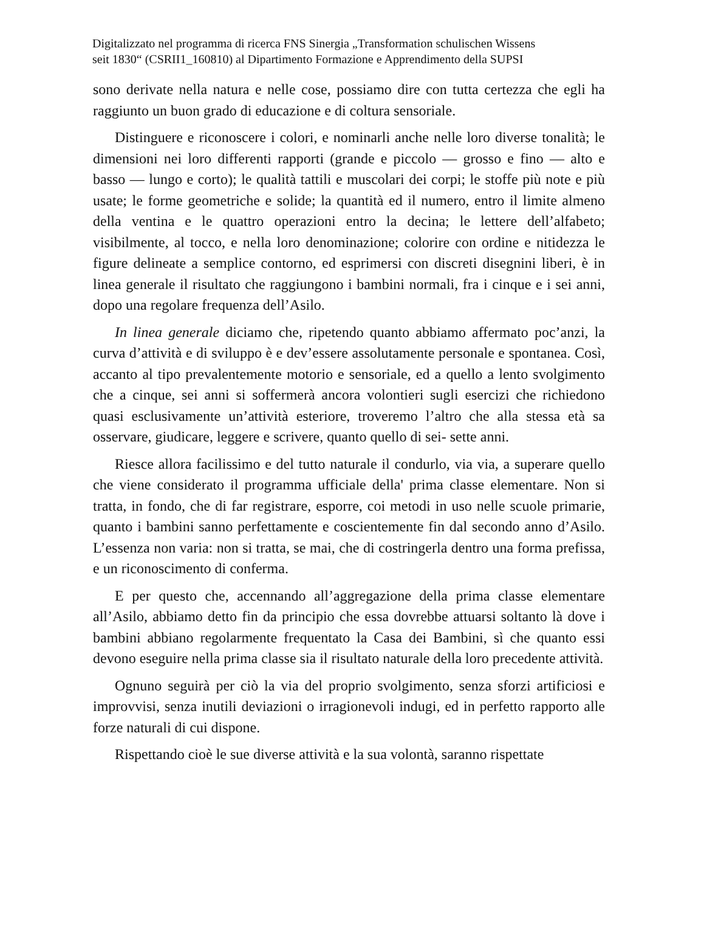Digitalizzato nel programma di ricerca FNS Sinergia „Transformation schulischen Wissens
seit 1830“ (CSRII1_160810) al Dipartimento Formazione e Apprendimento della SUPSI
sono derivate nella natura e nelle cose, possiamo dire con tutta certezza che egli ha raggiunto un buon grado di educazione e di coltura sensoriale.
Distinguere e riconoscere i colori, e nominarli anche nelle loro diverse tonalità; le dimensioni nei loro differenti rapporti (grande e piccolo — grosso e fino — alto e basso — lungo e corto); le qualità tattili e muscolari dei corpi; le stoffe più note e più usate; le forme geometriche e solide; la quantità ed il numero, entro il limite almeno della ventina e le quattro operazioni entro la decina; le lettere dell’alfabeto; visibilmente, al tocco, e nella loro denominazione; colorire con ordine e nitidezza le figure delineate a semplice contorno, ed esprimersi con discreti disegnini liberi, è in linea generale il risultato che raggiungono i bambini normali, fra i cinque e i sei anni, dopo una regolare frequenza dell’Asilo.
In linea generale diciamo che, ripetendo quanto abbiamo affermato poc’anzi, la curva d’attività e di sviluppo è e dev’essere assolutamente personale e spontanea. Così, accanto al tipo prevalentemente motorio e sensoriale, ed a quello a lento svolgimento che a cinque, sei anni si soffermerà ancora volontieri sugli esercizi che richiedono quasi esclusivamente un’attività esteriore, troveremo l’altro che alla stessa età sa osservare, giudicare, leggere e scrivere, quanto quello di sei- sette anni.
Riesce allora facilissimo e del tutto naturale il condurlo, via via, a superare quello che viene considerato il programma ufficiale della' prima classe elementare. Non si tratta, in fondo, che di far registrare, esporre, coi metodi in uso nelle scuole primarie, quanto i bambini sanno perfettamente e coscientemente fin dal secondo anno d’Asilo. L’essenza non varia: non si tratta, se mai, che di costringerla dentro una forma prefissa, e un riconoscimento di conferma.
E per questo che, accennando all’aggregazione della prima classe elementare all’Asilo, abbiamo detto fin da principio che essa dovrebbe attuarsi soltanto là dove i bambini abbiano regolarmente frequentato la Casa dei Bambini, sì che quanto essi devono eseguire nella prima classe sia il risultato naturale della loro precedente attività.
Ognuno seguirà per ciò la via del proprio svolgimento, senza sforzi artificiosi e improvvisi, senza inutili deviazioni o irragionevoli indugi, ed in perfetto rapporto alle forze naturali di cui dispone.
Rispettando cioè le sue diverse attività e la sua volontà, saranno rispettate